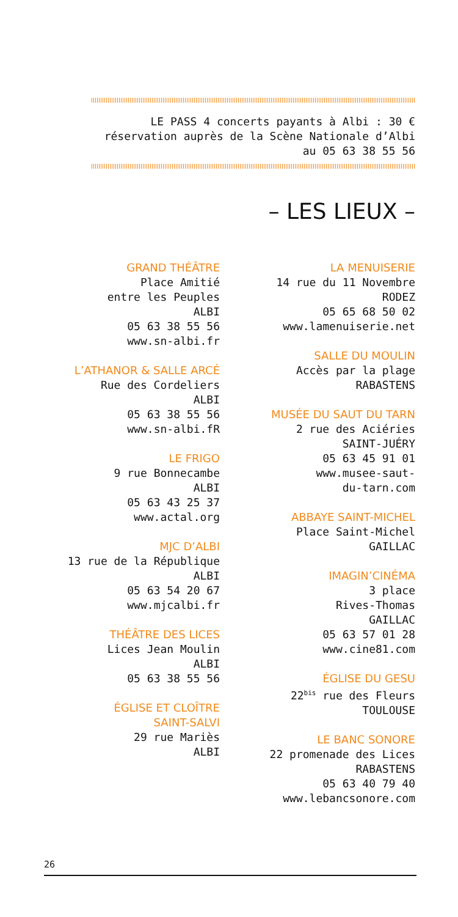LE PASS 4 concerts payants à Albi : 30 €
réservation auprès de la Scène Nationale d’Albi
au 05 63 38 55 56
– LES LIEUX –
GRAND THÉÂTRE
Place Amitié
entre les Peuples
ALBI
05 63 38 55 56
www.sn-albi.fr
L’ATHANOR & SALLE ARCÉ
Rue des Cordeliers
ALBI
05 63 38 55 56
www.sn-albi.fR
LE FRIGO
9 rue Bonnecambe
ALBI
05 63 43 25 37
www.actal.org
MJC D’ALBI
13 rue de la République
ALBI
05 63 54 20 67
www.mjcalbi.fr
THÉÂTRE DES LICES
Lices Jean Moulin
ALBI
05 63 38 55 56
ÉGLISE ET CLOÎTRE
SAINT-SALVI
29 rue Mariès
ALBI
LA MENUISERIE
14 rue du 11 Novembre
RODEZ
05 65 68 50 02
www.lamenuiserie.net
SALLE DU MOULIN
Accès par la plage
RABASTENS
MUSÉE DU SAUT DU TARN
2 rue des Aciéries
SAINT-JUÉRY
05 63 45 91 01
www.musee-saut-
du-tarn.com
ABBAYE SAINT-MICHEL
Place Saint-Michel
GAILLAC
IMAGIN’CINÉMA
3 place
Rives-Thomas
GAILLAC
05 63 57 01 28
www.cine81.com
ÉGLISE DU GESU
22<sup>bis</sup> rue des Fleurs
TOULOUSE
LE BANC SONORE
22 promenade des Lices
RABASTENS
05 63 40 79 40
www.lebancsonore.com
26